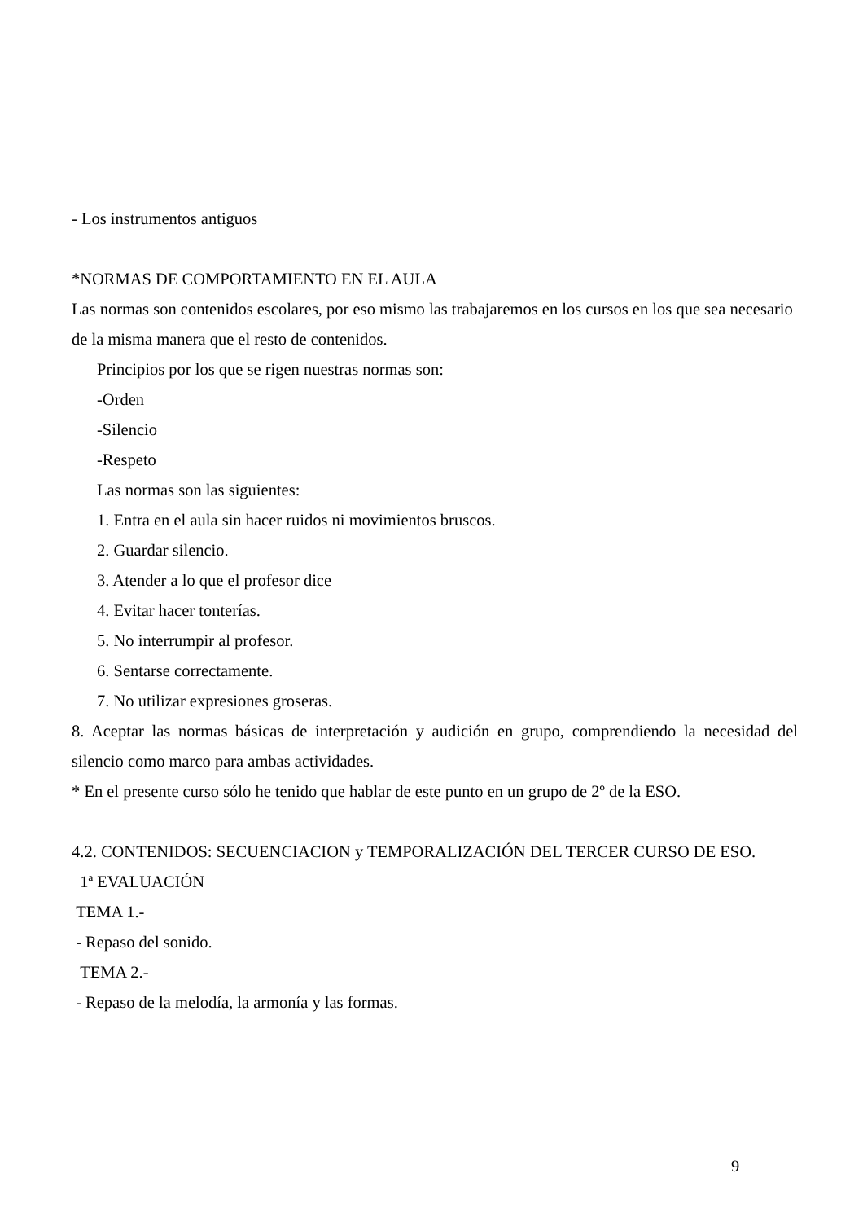- Los instrumentos antiguos
*NORMAS DE COMPORTAMIENTO EN EL AULA
Las normas son contenidos escolares, por eso mismo las trabajaremos en los cursos en los que sea necesario de la misma manera que el resto de contenidos.
Principios por los que se rigen nuestras normas son:
-Orden
-Silencio
-Respeto
Las normas son las siguientes:
1. Entra en el aula sin hacer ruidos ni movimientos bruscos.
2. Guardar silencio.
3. Atender a lo que el profesor dice
4. Evitar hacer tonterías.
5. No interrumpir al profesor.
6. Sentarse correctamente.
7. No utilizar expresiones groseras.
8. Aceptar las normas básicas de interpretación y audición en grupo, comprendiendo la necesidad del silencio como marco para ambas actividades.
* En el presente curso sólo he tenido que hablar de este punto en un grupo de 2º de la ESO.
4.2. CONTENIDOS: SECUENCIACION y TEMPORALIZACIÓN DEL TERCER CURSO DE ESO.
1ª EVALUACIÓN
TEMA 1.-
- Repaso del sonido.
TEMA 2.-
- Repaso de la melodía, la armonía y las formas.
9